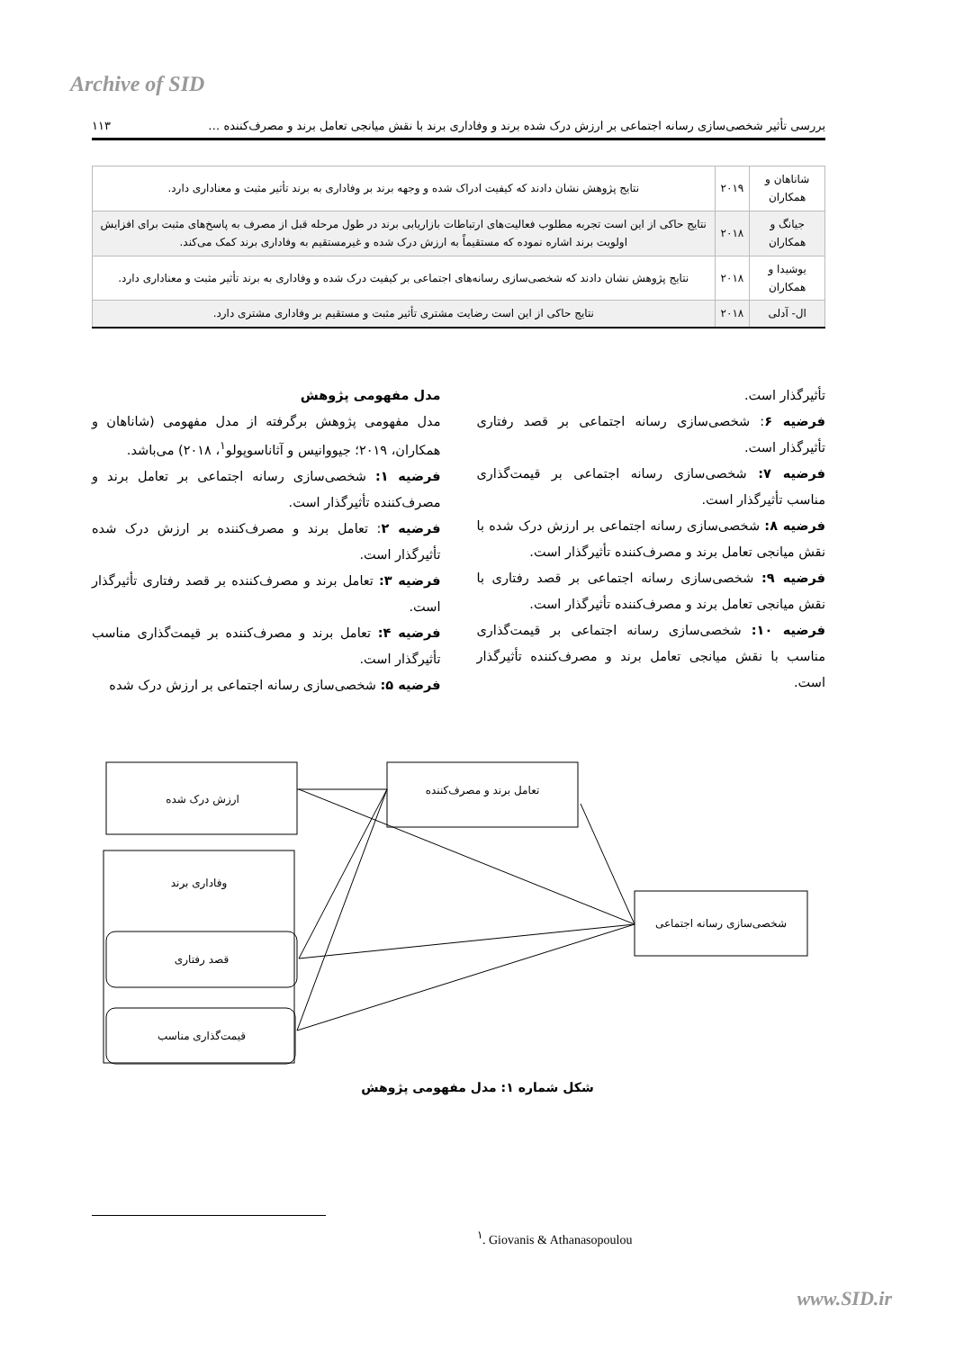Archive of SID
بررسی تأثیر شخصی‌سازی رسانه اجتماعی بر ارزش درک شده برند و وفاداری برند با نقش میانجی تعامل برند و مصرف‌کننده … ۱۱۳
| شاناهان و همکاران | ۲۰۱۹ | نتایج پژوهش نشان دادند که کیفیت ادراک شده و وجهه برند بر وفاداری به برند تأثیر مثبت و معناداری دارد. |
| جیانگ و همکاران | ۲۰۱۸ | نتایج حاکی از این است تجربه مطلوب فعالیت‌های ارتباطات بازاریابی برند در طول مرحله قبل از مصرف به پاسخ‌های مثبت برای افزایش اولویت برند اشاره نموده که مستقیماً به ارزش درک شده و غیرمستقیم به وفاداری برند کمک می‌کند. |
| یوشیدا و همکاران | ۲۰۱۸ | نتایج پژوهش نشان دادند که شخصی‌سازی رسانه‌های اجتماعی بر کیفیت درک شده و وفاداری به برند تأثیر مثبت و معناداری دارد. |
| ال- آدلی | ۲۰۱۸ | نتایج حاکی از این است رضایت مشتری تأثیر مثبت و مستقیم بر وفاداری مشتری دارد. |
مدل مفهومی پژوهش
مدل مفهومی پژوهش برگرفته از مدل مفهومی (شاناهان و همکاران، ۲۰۱۹؛ جیووانیس و آثاناسوپولو<sup>۱</sup>، ۲۰۱۸) می‌باشد.
فرضیه ۱: شخصی‌سازی رسانه اجتماعی بر تعامل برند و مصرف‌کننده تأثیرگذار است.
فرضیه ۲: تعامل برند و مصرف‌کننده بر ارزش درک شده تأثیرگذار است.
فرضیه ۳: تعامل برند و مصرف‌کننده بر قصد رفتاری تأثیرگذار است.
فرضیه ۴: تعامل برند و مصرف‌کننده بر قیمت‌گذاری مناسب تأثیرگذار است.
فرضیه ۵: شخصی‌سازی رسانه اجتماعی بر ارزش درک شده
تأثیرگذار است.
فرضیه ۶: شخصی‌سازی رسانه اجتماعی بر قصد رفتاری تأثیرگذار است.
فرضیه ۷: شخصی‌سازی رسانه اجتماعی بر قیمت‌گذاری مناسب تأثیرگذار است.
فرضیه ۸: شخصی‌سازی رسانه اجتماعی بر ارزش درک شده با نقش میانجی تعامل برند و مصرف‌کننده تأثیرگذار است.
فرضیه ۹: شخصی‌سازی رسانه اجتماعی بر قصد رفتاری با نقش میانجی تعامل برند و مصرف‌کننده تأثیرگذار است.
فرضیه ۱۰: شخصی‌سازی رسانه اجتماعی بر قیمت‌گذاری مناسب با نقش میانجی تعامل برند و مصرف‌کننده تأثیرگذار است.
ارزش درک شده
تعامل برند و مصرف‌کننده
وفاداری برند
قصد رفتاری
قیمت‌گذاری مناسب
شخصی‌سازی رسانه اجتماعی
شکل شماره ۱: مدل مفهومی پژوهش
<sup>۱</sup>. Giovanis & Athanasopoulou
www.SID.ir